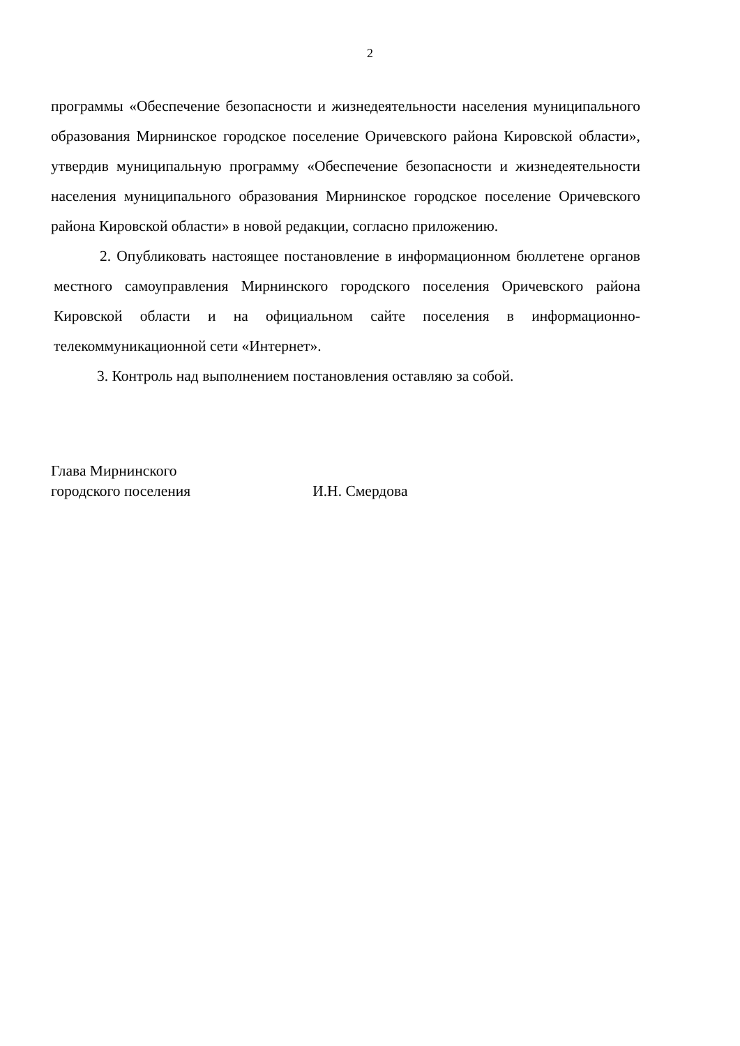2
программы «Обеспечение безопасности и жизнедеятельности населения муниципального образования Мирнинское городское поселение Оричевского района Кировской области», утвердив муниципальную программу «Обеспечение безопасности и жизнедеятельности населения муниципального образования Мирнинское городское поселение Оричевского района Кировской области» в новой редакции, согласно приложению.
2. Опубликовать настоящее постановление в информационном бюллетене органов местного самоуправления Мирнинского городского поселения Оричевского района Кировской области и на официальном сайте поселения в информационно-телекоммуникационной сети «Интернет».
3. Контроль над выполнением постановления оставляю за собой.
Глава Мирнинского
городского поселения
И.Н. Смердова